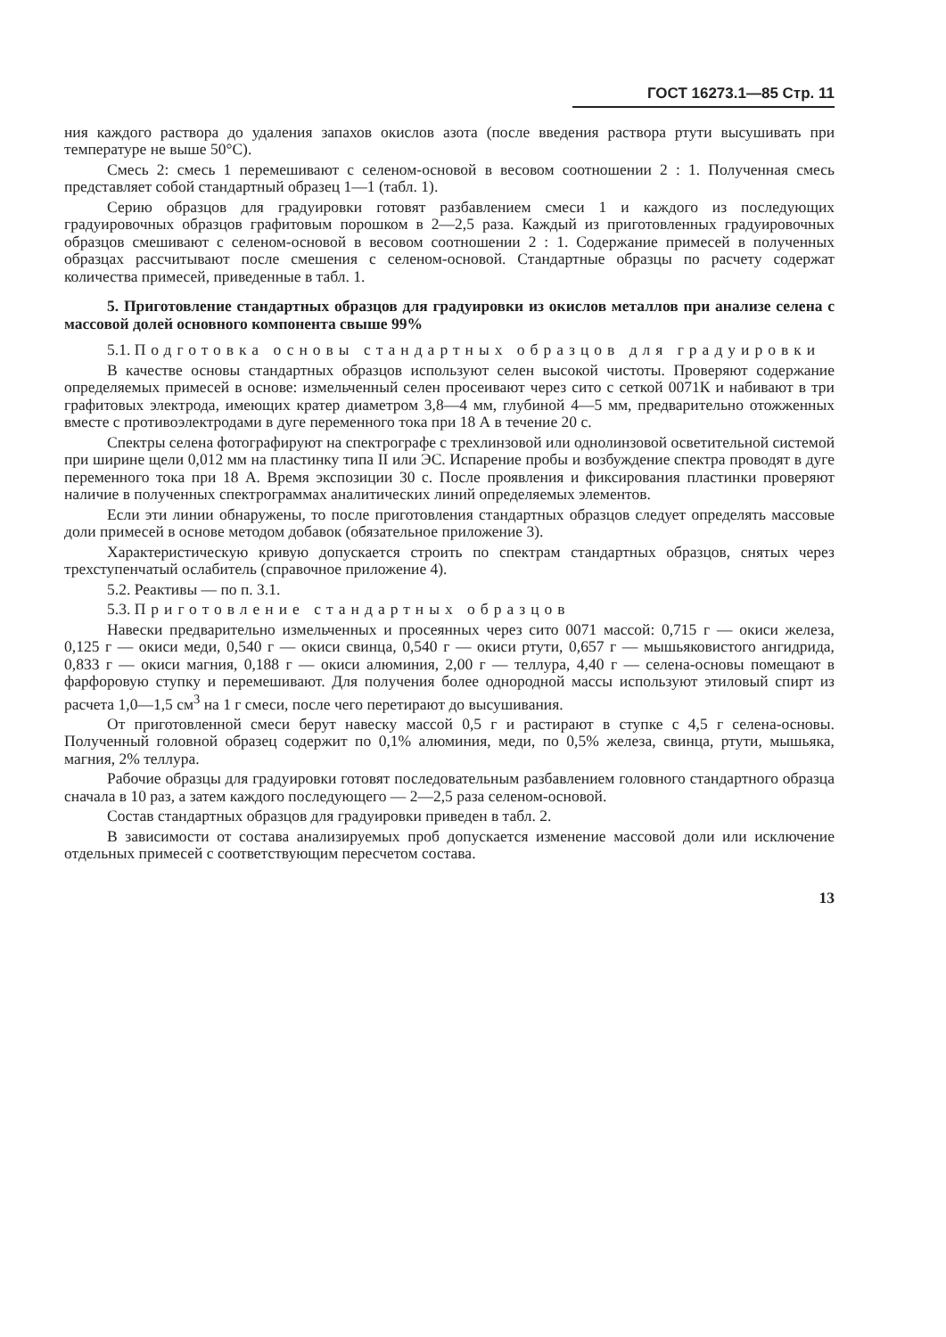ГОСТ 16273.1—85 Стр. 11
ния каждого раствора до удаления запахов окислов азота (после введения раствора ртути высушивать при температуре не выше 50°С).
Смесь 2: смесь 1 перемешивают с селеном-основой в весовом соотношении 2 : 1. Полученная смесь представляет собой стандартный образец 1—1 (табл. 1).
Серию образцов для градуировки готовят разбавлением смеси 1 и каждого из последующих градуировочных образцов графитовым порошком в 2—2,5 раза. Каждый из приготовленных градуировочных образцов смешивают с селеном-основой в весовом соотношении 2 : 1. Содержание примесей в полученных образцах рассчитывают после смешения с селеном-основой. Стандартные образцы по расчету содержат количества примесей, приведенные в табл. 1.
5. Приготовление стандартных образцов для градуировки из окислов металлов при анализе селена с массовой долей основного компонента свыше 99%
5.1. Подготовка основы стандартных образцов для градуировки
В качестве основы стандартных образцов используют селен высокой чистоты. Проверяют содержание определяемых примесей в основе: измельченный селен просеивают через сито с сеткой 0071К и набивают в три графитовых электрода, имеющих кратер диаметром 3,8—4 мм, глубиной 4—5 мм, предварительно отожженных вместе с противоэлектродами в дуге переменного тока при 18 А в течение 20 с.
Спектры селена фотографируют на спектрографе с трехлинзовой или однолинзовой осветительной системой при ширине щели 0,012 мм на пластинку типа II или ЭС. Испарение пробы и возбуждение спектра проводят в дуге переменного тока при 18 А. Время экспозиции 30 с. После проявления и фиксирования пластинки проверяют наличие в полученных спектрограммах аналитических линий определяемых элементов.
Если эти линии обнаружены, то после приготовления стандартных образцов следует определять массовые доли примесей в основе методом добавок (обязательное приложение 3).
Характеристическую кривую допускается строить по спектрам стандартных образцов, снятых через трехступенчатый ослабитель (справочное приложение 4).
5.2. Реактивы — по п. 3.1.
5.3. Приготовление стандартных образцов
Навески предварительно измельченных и просеянных через сито 0071 массой: 0,715 г — окиси железа, 0,125 г — окиси меди, 0,540 г — окиси свинца, 0,540 г — окиси ртути, 0,657 г — мышьяковистого ангидрида, 0,833 г — окиси магния, 0,188 г — окиси алюминия, 2,00 г — теллура, 4,40 г — селена-основы помещают в фарфоровую ступку и перемешивают. Для получения более однородной массы используют этиловый спирт из расчета 1,0—1,5 см<sup>3</sup> на 1 г смеси, после чего перетирают до высушивания.
От приготовленной смеси берут навеску массой 0,5 г и растирают в ступке с 4,5 г селена-основы. Полученный головной образец содержит по 0,1% алюминия, меди, по 0,5% железа, свинца, ртути, мышьяка, магния, 2% теллура.
Рабочие образцы для градуировки готовят последовательным разбавлением головного стандартного образца сначала в 10 раз, а затем каждого последующего — 2—2,5 раза селеном-основой.
Состав стандартных образцов для градуировки приведен в табл. 2.
В зависимости от состава анализируемых проб допускается изменение массовой доли или исключение отдельных примесей с соответствующим пересчетом состава.
13